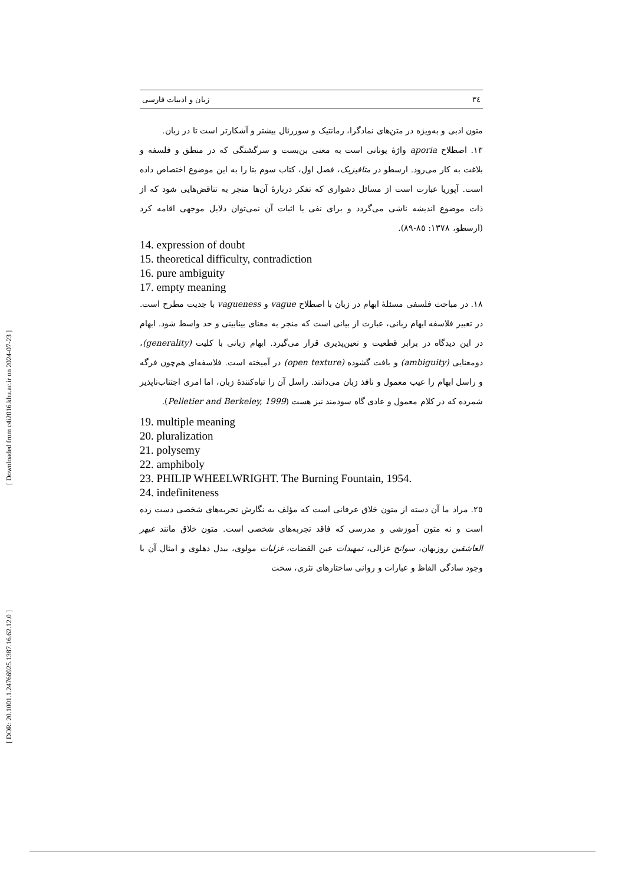[ DOR: 20.1001.1.24766925.1387.16.62.12.0 ] [ Downloaded from c4i2016.khu.ac.ir on 2024-07-23 ]
٣٤ زبان و ادبیات فارسی
متون ادبی و به‌ویژه در متن‌های نمادگرا، رمانتیک و سوررئال بیشتر و آشکارتر است تا در زبان.
١٣. اصطلاح aporia واژهٔ یونانی است به معنی بن‌بست و سرگشتگی که در منطق و فلسفه و بلاغت به کار می‌رود. ارسطو در متافیزیک، فصل اول، کتاب سوم بتا را به این موضوع اختصاص داده است. آپوریا عبارت است از مسائل دشواری که تفکر دربارهٔ آن‌ها منجر به تناقض‌هایی شود که از ذات موضوع اندیشه ناشی می‌گردد و برای نفی یا اثبات آن نمی‌توان دلایل موجهی اقامه کرد (ارسطو، ١٣٧٨: ٨٥-٨٩).
14. expression of doubt
15. theoretical difficulty, contradiction
16. pure ambiguity
17. empty meaning
١٨. در مباحث فلسفی مسئلهٔ ابهام در زبان با اصطلاح vague و vagueness با جدیت مطرح است. در تعبیر فلاسفه ابهام زبانی، عبارت از بیانی است که منجر به معنای بینابینی و حد واسط شود. ابهام در این دیدگاه در برابر قطعیت و تعین‌پذیری قرار می‌گیرد. ابهام زبانی با کلیت (generality)، دومعنایی (ambiguity) و بافت گشوده (open texture) در آمیخته است. فلاسفه‌ای هم‌چون فرگه و راسل ابهام را عیب معمول و نافذ زبان می‌دانند. راسل آن را تباه‌کنندهٔ زبان، اما امری اجتناب‌ناپذیر شمرده که در کلام معمول و عادی گاه سودمند نیز هست (Pelletier and Berkeley, 1999).
19. multiple meaning
20. pluralization
21. polysemy
22. amphiboly
23. PHILIP WHEELWRIGHT. The Burning Fountain, 1954.
24. indefiniteness
٢٥. مراد ما آن دسته از متون خلاق عرفانی است که مؤلف به نگارش تجربه‌های شخصی دست زده است و نه متون آموزشی و مدرسی که فاقد تجربه‌های شخصی است. متون خلاق مانند عبهر العاشقین روزبهان، سوانح غزالی، تمهیدات عین القضات، غزلیات مولوی، بیدل دهلوی و امثال آن با وجود سادگی الفاظ و عبارات و روانی ساختارهای نثری، سخت